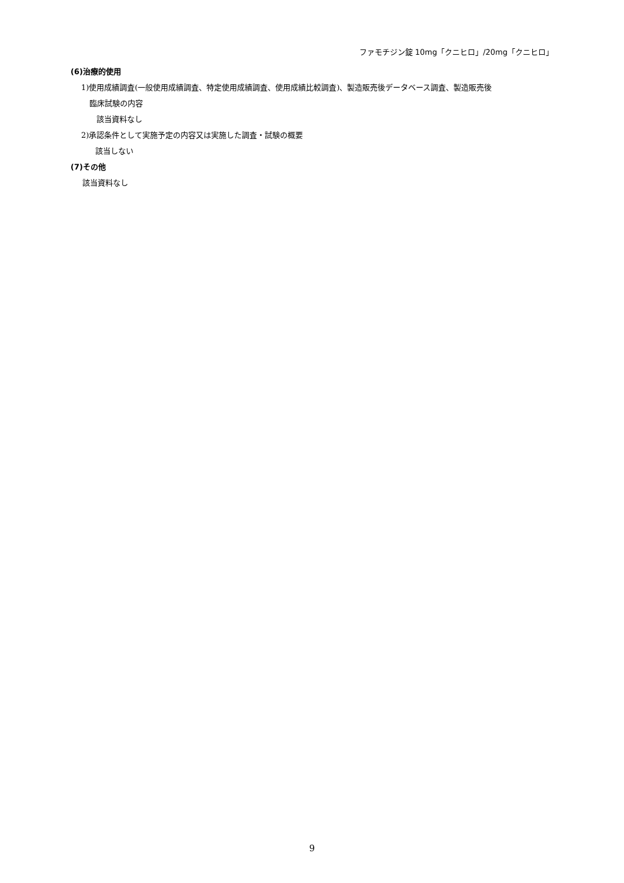ファモチジン錠 10mg「クニヒロ」/20mg「クニヒロ」
(6)治療的使用
1)使用成績調査(一般使用成績調査、特定使用成績調査、使用成績比較調査)、製造販売後データベース調査、製造販売後
臨床試験の内容
該当資料なし
2)承認条件として実施予定の内容又は実施した調査・試験の概要
該当しない
(7)その他
該当資料なし
9